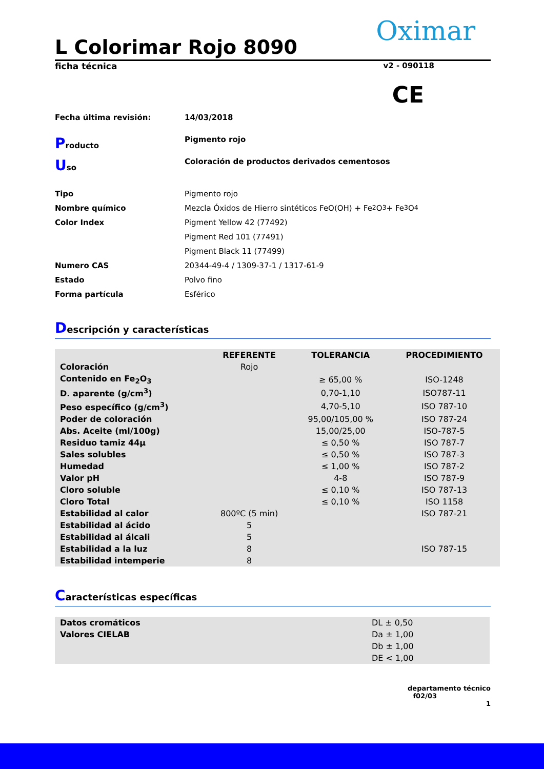Oximar
L Colorimar Rojo 8090
ficha técnica v2 - 090118
CE
Fecha última revisión: 14/03/2018
Producto Pigmento rojo
Uso Coloración de productos derivados cementosos
Tipo Pigmento rojo
Nombre químico Mezcla Óxidos de Hierro sintéticos FeO(OH) + Fe<sub>2</sub>O<sub>3</sub>+ Fe<sub>3</sub>O<sub>4</sub>
Color Index Pigment Yellow 42 (77492)
Pigment Red 101 (77491)
Pigment Black 11 (77499)
Numero CAS 20344-49-4 / 1309-37-1 / 1317-61-9
Estado Polvo fino
Forma partícula Esférico
Descripción y características
| | REFERENTE | TOLERANCIA | PROCEDIMIENTO |
| --- | --- | --- | --- |
| Coloración | Rojo | | |
| Contenido en Fe<sub>2</sub>O<sub>3</sub> | | ≥ 65,00 % | ISO-1248 |
| D. aparente (g/cm<sup>3</sup>) | | 0,70-1,10 | ISO787-11 |
| Peso específico (g/cm<sup>3</sup>) | | 4,70-5,10 | ISO 787-10 |
| Poder de coloración | | 95,00/105,00 % | ISO 787-24 |
| Abs. Aceite (ml/100g) | | 15,00/25,00 | ISO-787-5 |
| Residuo tamiz 44µ | | ≤ 0,50 % | ISO 787-7 |
| Sales solubles | | ≤ 0,50 % | ISO 787-3 |
| Humedad | | ≤ 1,00 % | ISO 787-2 |
| Valor pH | | 4-8 | ISO 787-9 |
| Cloro soluble | | ≤ 0,10 % | ISO 787-13 |
| Cloro Total | | ≤ 0,10 % | ISO 1158 |
| Estabilidad al calor | 800ºC (5 min) | | ISO 787-21 |
| Estabilidad al ácido | 5 | | |
| Estabilidad al álcali | 5 | | |
| Estabilidad a la luz | 8 | | ISO 787-15 |
| Estabilidad intemperie | 8 | | |
Características específicas
| Datos cromáticos | DL ± 0,50 |
| Valores CIELAB | Da ± 1,00 |
| | Db ± 1,00 |
| | DE < 1,00 |
departamento técnico
f02/03
1